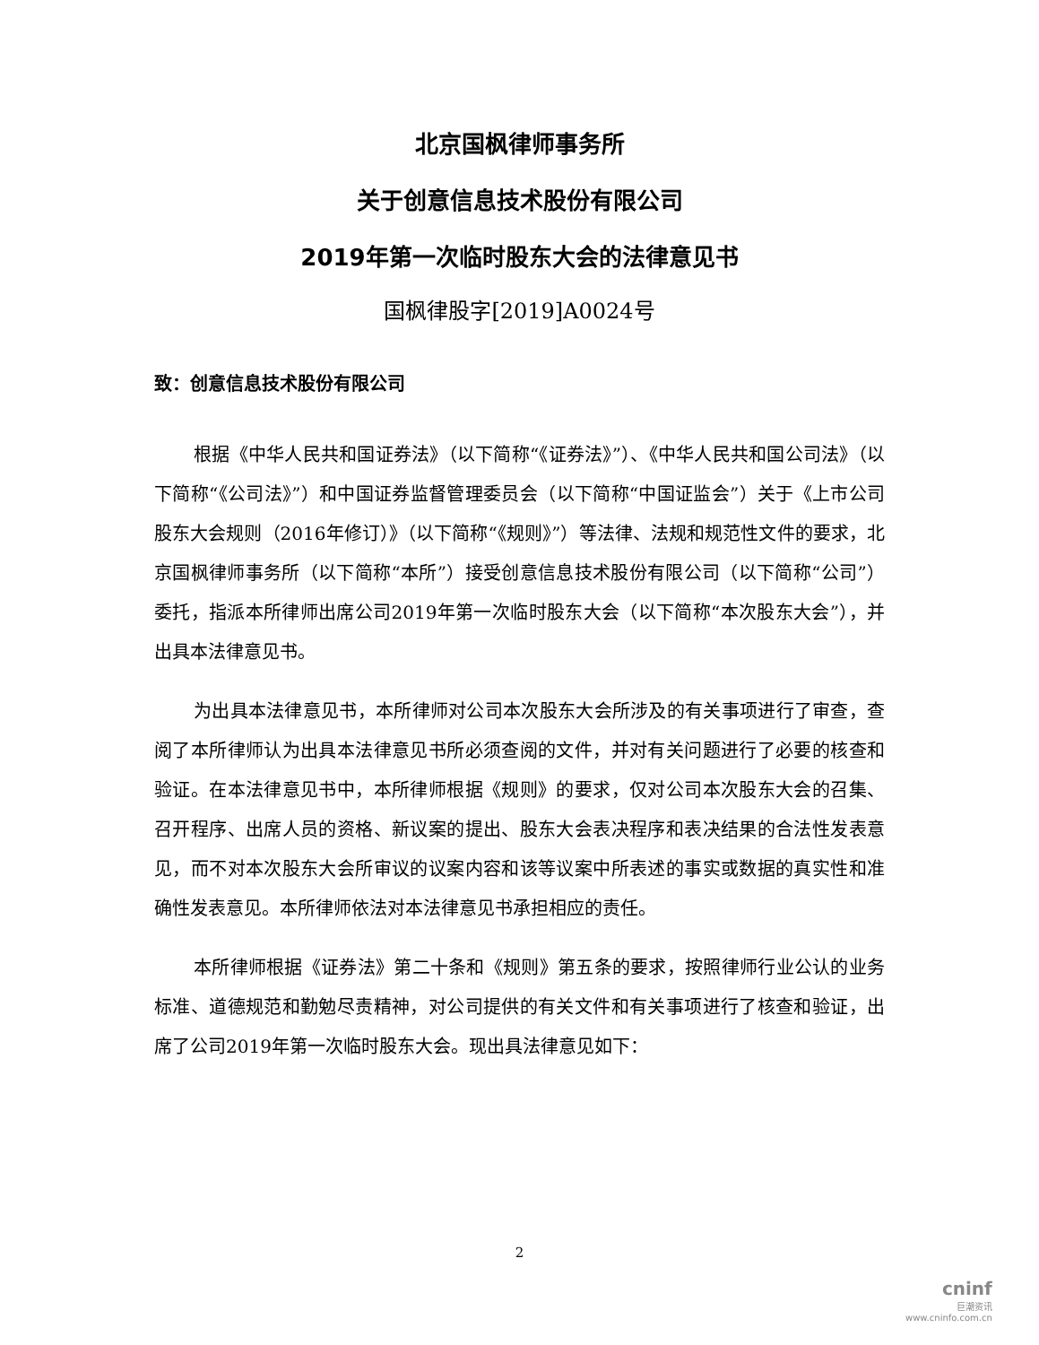北京国枫律师事务所
关于创意信息技术股份有限公司
2019年第一次临时股东大会的法律意见书
国枫律股字[2019]A0024号
致：创意信息技术股份有限公司
根据《中华人民共和国证券法》（以下简称“《证券法》”）、《中华人民共和国公司法》（以下简称“《公司法》”）和中国证券监督管理委员会（以下简称“中国证监会”）关于《上市公司股东大会规则（2016年修订）》（以下简称“《规则》”）等法律、法规和规范性文件的要求，北京国枫律师事务所（以下简称“本所”）接受创意信息技术股份有限公司（以下简称“公司”）委托，指派本所律师出席公司2019年第一次临时股东大会（以下简称“本次股东大会”），并出具本法律意见书。
为出具本法律意见书，本所律师对公司本次股东大会所涉及的有关事项进行了审查，查阅了本所律师认为出具本法律意见书所必须查阅的文件，并对有关问题进行了必要的核查和验证。在本法律意见书中，本所律师根据《规则》的要求，仅对公司本次股东大会的召集、召开程序、出席人员的资格、新议案的提出、股东大会表决程序和表决结果的合法性发表意见，而不对本次股东大会所审议的议案内容和该等议案中所表述的事实或数据的真实性和准确性发表意见。本所律师依法对本法律意见书承担相应的责任。
本所律师根据《证券法》第二十条和《规则》第五条的要求，按照律师行业公认的业务标准、道德规范和勤勉尽责精神，对公司提供的有关文件和有关事项进行了核查和验证，出席了公司2019年第一次临时股东大会。现出具法律意见如下：
2
cninf
巨潮资讯
www.cninfo.com.cn